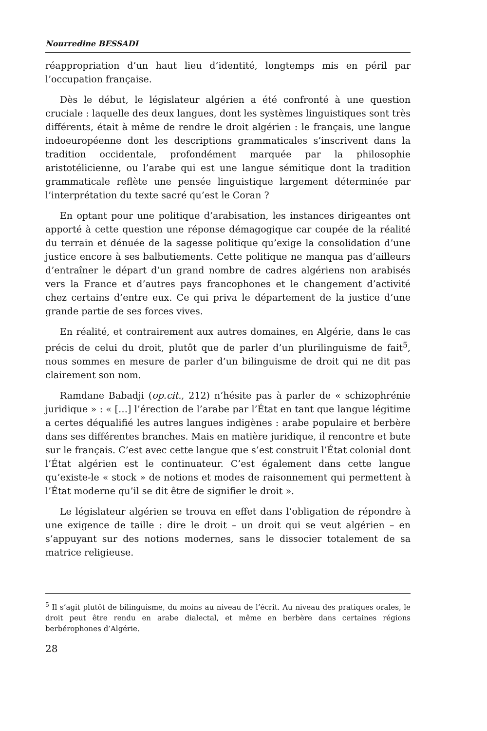Nourredine BESSADI
réappropriation d’un haut lieu d’identité, longtemps mis en péril par l’occupation française.
Dès le début, le législateur algérien a été confronté à une question cruciale : laquelle des deux langues, dont les systèmes linguistiques sont très différents, était à même de rendre le droit algérien : le français, une langue indoeuropéenne dont les descriptions grammaticales s’inscrivent dans la tradition occidentale, profondément marquée par la philosophie aristotélicienne, ou l’arabe qui est une langue sémitique dont la tradition grammaticale reflète une pensée linguistique largement déterminée par l’interprétation du texte sacré qu’est le Coran ?
En optant pour une politique d’arabisation, les instances dirigeantes ont apporté à cette question une réponse démagogique car coupée de la réalité du terrain et dénuée de la sagesse politique qu’exige la consolidation d’une justice encore à ses balbutiements. Cette politique ne manqua pas d’ailleurs d’entraîner le départ d’un grand nombre de cadres algériens non arabisés vers la France et d’autres pays francophones et le changement d’activité chez certains d’entre eux. Ce qui priva le département de la justice d’une grande partie de ses forces vives.
En réalité, et contrairement aux autres domaines, en Algérie, dans le cas précis de celui du droit, plutôt que de parler d’un plurilinguisme de fait<sup>5</sup>, nous sommes en mesure de parler d’un bilinguisme de droit qui ne dit pas clairement son nom.
Ramdane Babadji (op.cit., 212) n’hésite pas à parler de « schizophrénie juridique » : « […] l’érection de l’arabe par l’État en tant que langue légitime a certes déqualifié les autres langues indigènes : arabe populaire et berbère dans ses différentes branches. Mais en matière juridique, il rencontre et bute sur le français. C’est avec cette langue que s’est construit l’État colonial dont l’État algérien est le continuateur. C’est également dans cette langue qu’existe-le « stock » de notions et modes de raisonnement qui permettent à l’État moderne qu’il se dit être de signifier le droit ».
Le législateur algérien se trouva en effet dans l’obligation de répondre à une exigence de taille : dire le droit – un droit qui se veut algérien – en s’appuyant sur des notions modernes, sans le dissocier totalement de sa matrice religieuse.
<sup>5</sup> Il s’agit plutôt de bilinguisme, du moins au niveau de l’écrit. Au niveau des pratiques orales, le droit peut être rendu en arabe dialectal, et même en berbère dans certaines régions berbérophones d’Algérie.
28